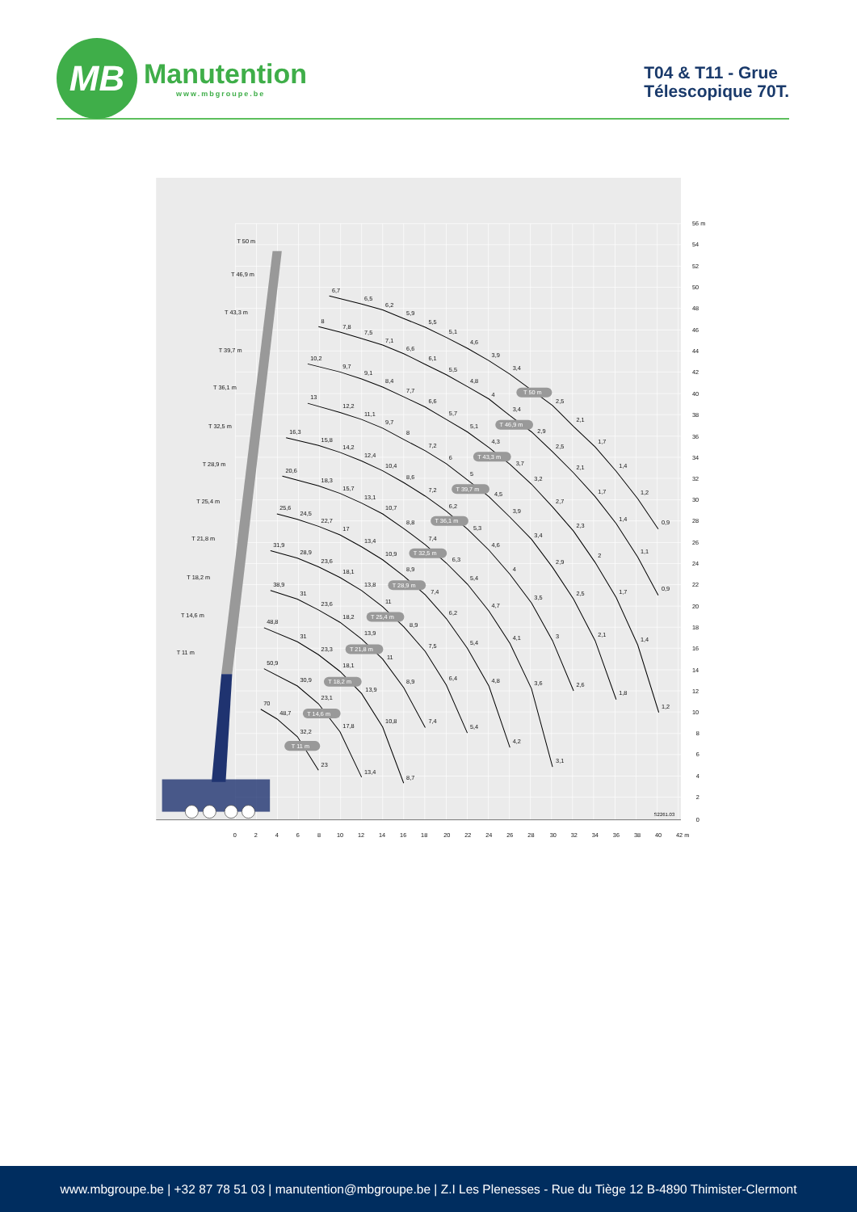MB
Manutention
www.mbgroupe.be
T04 & T11 - Grue
Télescopique 70T.
T 50 m
T 46,9 m
T 43,3 m
T 39,7 m
T 36,1 m
T 32,5 m
T 28,9 m
T 25,4 m
T 21,8 m
T 18,2 m
T 14,6 m
T 11 m
6,7
6,5
6,2
5,9
5,5
5,1
4,6
3,9
3,4
2,5
2,1
1,7
1,4
1,2
0,9
8
7,8
7,5
7,1
6,6
6,1
5,5
4,8
4
3,4
2,9
2,5
2,1
1,7
1,4
1,1
0,9
10,2
9,7
9,1
8,4
7,7
6,6
5,7
5,1
4,3
3,7
3,2
2,7
2,3
2
1,7
1,4
1,2
13
12,2
11,1
9,7
8
7,2
6
5
4,5
3,9
3,4
2,9
2,5
2,1
1,8
16,3
15,8
14,2
12,4
10,4
8,6
7,2
6,2
5,3
4,6
4
3,5
3
2,6
20,6
18,3
15,7
13,1
10,7
8,8
7,4
6,3
5,4
4,7
4,1
3,6
3,1
25,6
24,5
22,7
17
13,4
10,9
8,9
7,4
6,2
5,4
4,8
4,2
31,9
28,9
23,6
18,1
13,8
11
8,9
7,5
6,4
5,4
38,9
31
23,6
18,2
13,9
11
8,9
7,4
48,8
31
23,3
18,1
13,9
10,8
8,7
50,9
30,9
23,1
17,8
13,4
70
48,7
32,2
23
T 50 m
T 46,9 m
T 43,3 m
T 39,7 m
T 36,1 m
T 32,5 m
T 28,9 m
T 25,4 m
T 21,8 m
T 18,2 m
T 14,6 m
T 11 m
56 m
54
52
50
48
46
44
42
40
38
36
34
32
30
28
26
24
22
20
18
16
14
12
10
8
6
4
2
0
S2261.03
0
2
4
6
8
10
12
14
16
18
20
22
24
26
28
30
32
34
36
38
40
42 m
www.mbgroupe.be | +32 87 78 51 03 | manutention@mbgroupe.be | Z.I Les Plenesses - Rue du Tiège 12 B-4890 Thimister-Clermont